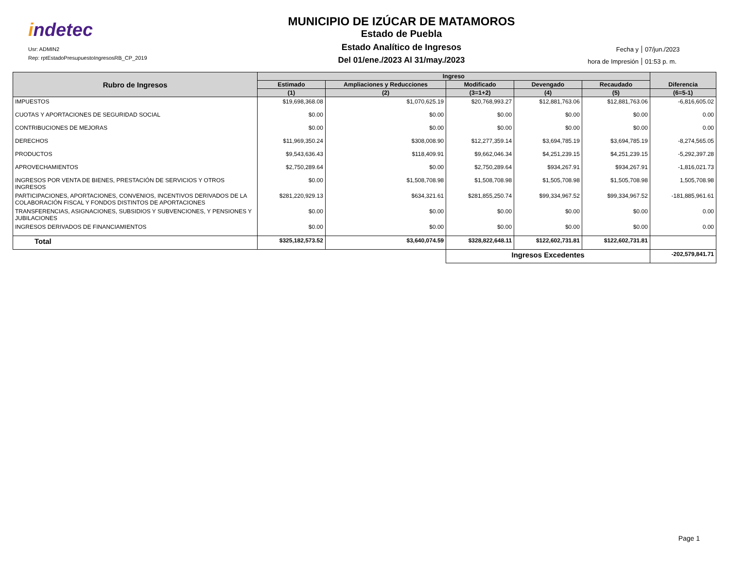indetec
Usr: ADMIN2
Rep: rptEstadoPresupuestoIngresosRB_CP_2019
MUNICIPIO DE IZÚCAR DE MATAMOROS
Estado de Puebla
Estado Analítico de Ingresos
Del 01/ene./2023 Al 31/may./2023
Fecha y 07/jun./2023
hora de Impresión 01:53 p. m.
| Rubro de Ingresos | Ingreso | | | | | Diferencia |
| --- | --- | --- | --- | --- | --- | --- |
| | Estimado | Ampliaciones y Reducciones | Modificado | Devengado | Recaudado | |
| | (1) | (2) | (3=1+2) | (4) | (5) | (6=5-1) |
| IMPUESTOS | $19,698,368.08 | $1,070,625.19 | $20,768,993.27 | $12,881,763.06 | $12,881,763.06 | -6,816,605.02 |
| CUOTAS Y APORTACIONES DE SEGURIDAD SOCIAL | $0.00 | $0.00 | $0.00 | $0.00 | $0.00 | 0.00 |
| CONTRIBUCIONES DE MEJORAS | $0.00 | $0.00 | $0.00 | $0.00 | $0.00 | 0.00 |
| DERECHOS | $11,969,350.24 | $308,008.90 | $12,277,359.14 | $3,694,785.19 | $3,694,785.19 | -8,274,565.05 |
| PRODUCTOS | $9,543,636.43 | $118,409.91 | $9,662,046.34 | $4,251,239.15 | $4,251,239.15 | -5,292,397.28 |
| APROVECHAMIENTOS | $2,750,289.64 | $0.00 | $2,750,289.64 | $934,267.91 | $934,267.91 | -1,816,021.73 |
| INGRESOS POR VENTA DE BIENES, PRESTACIÓN DE SERVICIOS Y OTROS INGRESOS | $0.00 | $1,508,708.98 | $1,508,708.98 | $1,505,708.98 | $1,505,708.98 | 1,505,708.98 |
| PARTICIPACIONES, APORTACIONES, CONVENIOS, INCENTIVOS DERIVADOS DE LA COLABORACIÓN FISCAL Y FONDOS DISTINTOS DE APORTACIONES | $281,220,929.13 | $634,321.61 | $281,855,250.74 | $99,334,967.52 | $99,334,967.52 | -181,885,961.61 |
| TRANSFERENCIAS, ASIGNACIONES, SUBSIDIOS Y SUBVENCIONES, Y PENSIONES Y JUBILACIONES | $0.00 | $0.00 | $0.00 | $0.00 | $0.00 | 0.00 |
| INGRESOS DERIVADOS DE FINANCIAMIENTOS | $0.00 | $0.00 | $0.00 | $0.00 | $0.00 | 0.00 |
| Total | $325,182,573.52 | $3,640,074.59 | $328,822,648.11 | $122,602,731.81 | $122,602,731.81 | |
| | | | Ingresos Excedentes | | | -202,579,841.71 |
Page 1